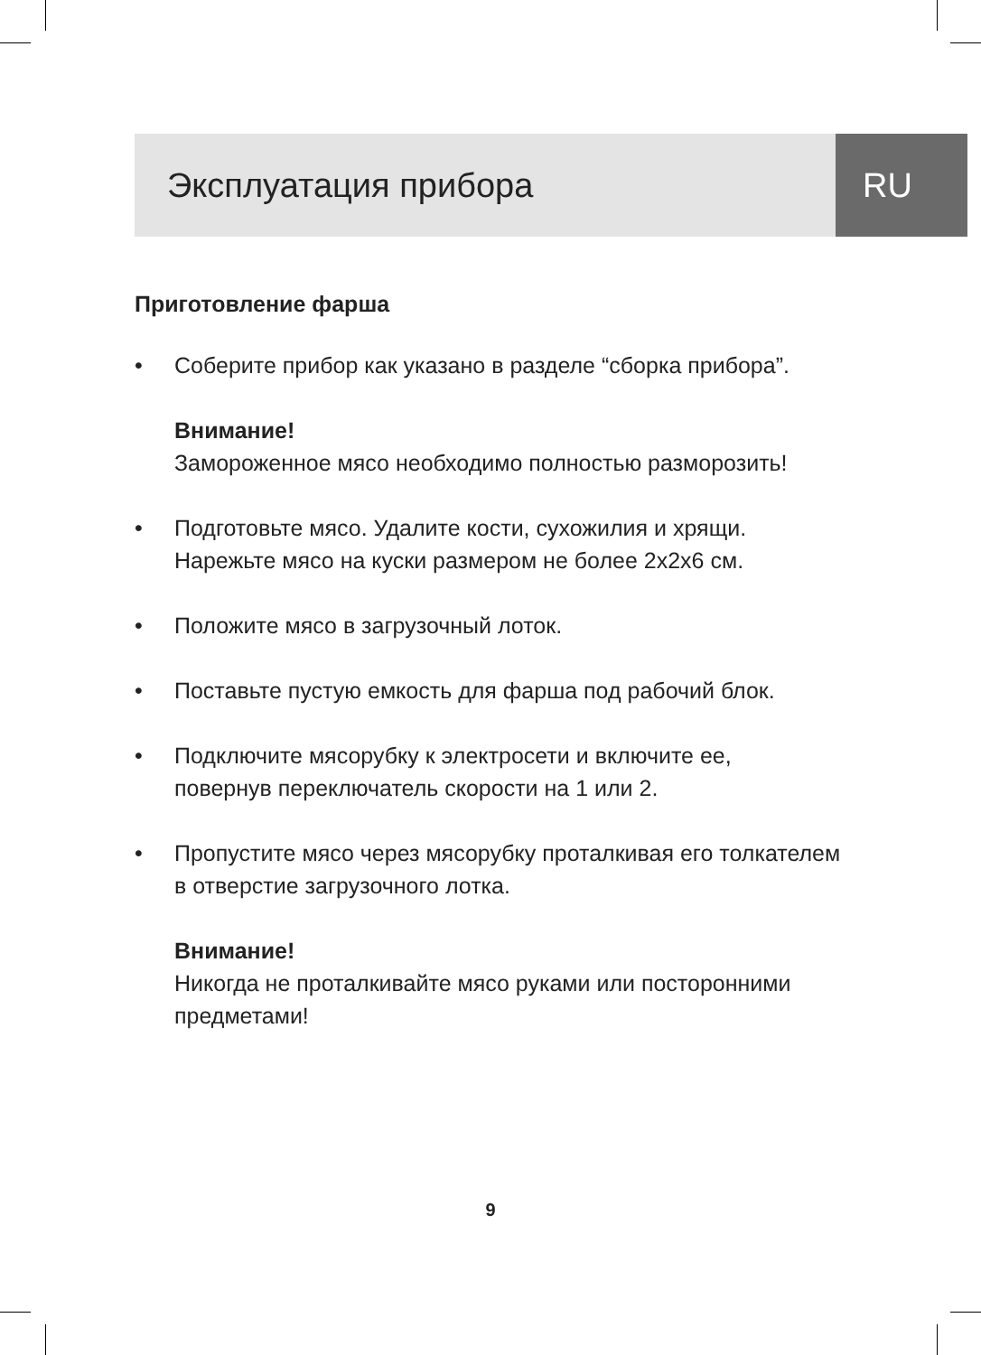Эксплуатация прибора RU
Приготовление фарша
• Соберите прибор как указано в разделе “сборка прибора”.
Внимание!
Замороженное мясо необходимо полностью разморозить!
• Подготовьте мясо. Удалите кости, сухожилия и хрящи.
Нарежьте мясо на куски размером не более 2х2х6 см.
• Положите мясо в загрузочный лоток.
• Поставьте пустую емкость для фарша под рабочий блок.
• Подключите мясорубку к электросети и включите ее,
повернув переключатель скорости на 1 или 2.
• Пропустите мясо через мясорубку проталкивая его толкателем
в отверстие загрузочного лотка.
Внимание!
Никогда не проталкивайте мясо руками или посторонними
предметами!
9